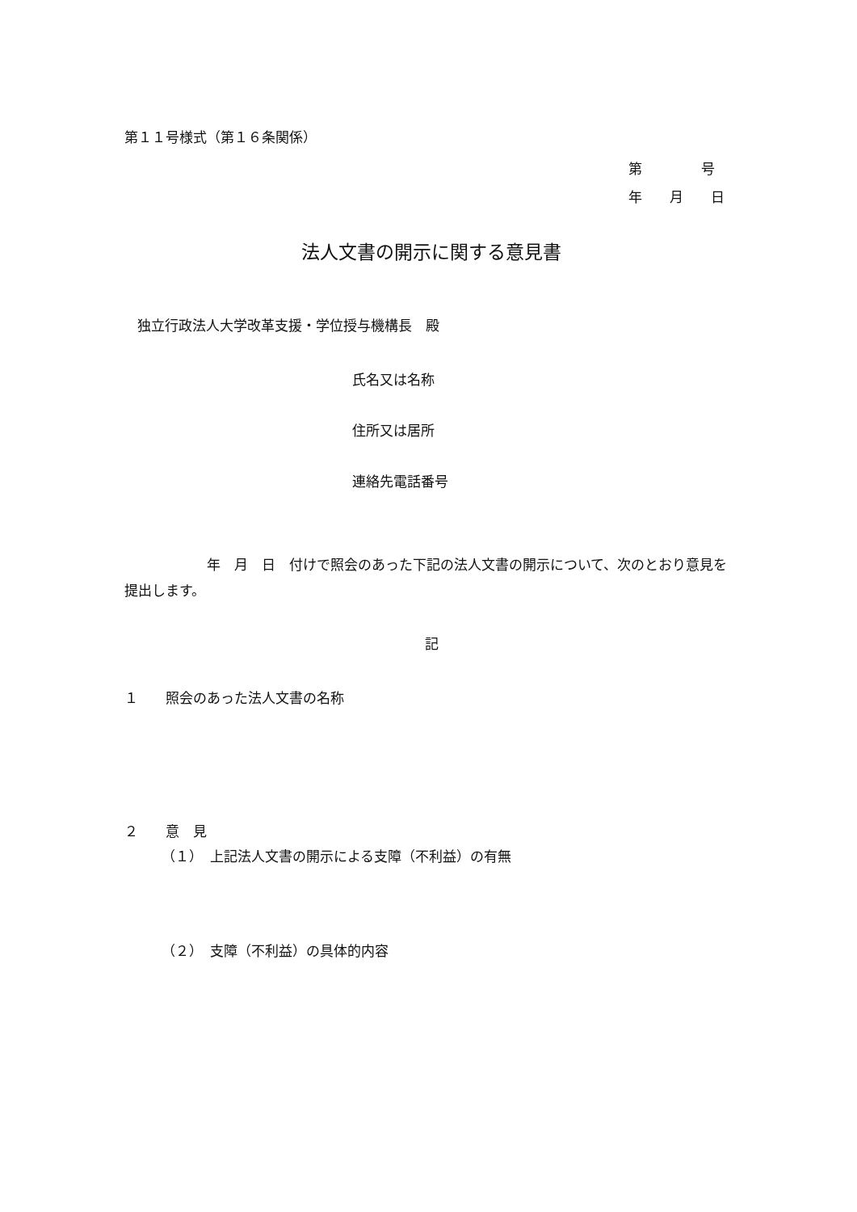第１１号様式（第１６条関係）
第　　　　 号
年　　月　　日
法人文書の開示に関する意見書
独立行政法人大学改革支援・学位授与機構長　殿
氏名又は名称
住所又は居所
連絡先電話番号
　　　　　　年　月　日　付けで照会のあった下記の法人文書の開示について、次のとおり意見を提出します。
記
１　　照会のあった法人文書の名称
２　　意　見
（１）　上記法人文書の開示による支障（不利益）の有無
（２）　支障（不利益）の具体的内容